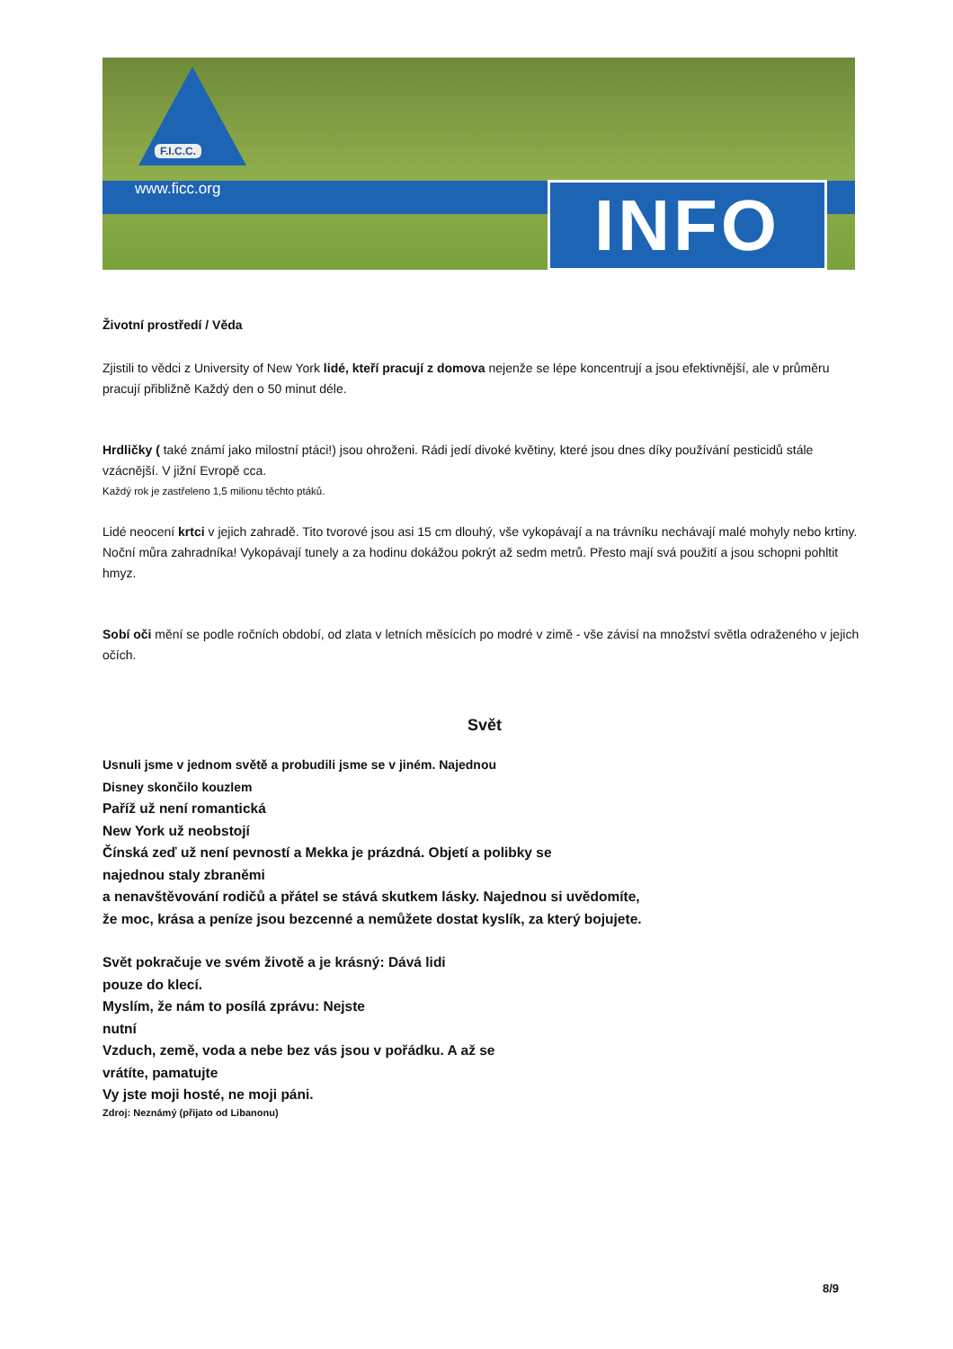F.I.C.C.
www.ficc.org INFO
Životní prostředí / Věda
Zjistili to vědci z University of New York lidé, kteří pracují z domova nejenže se lépe koncentrují a jsou efektivnější, ale v průměru pracují přibližně Každý den o 50 minut déle.
Hrdličky ( také známí jako milostní ptáci!) jsou ohroženi. Rádi jedí divoké květiny, které jsou dnes díky používání pesticidů stále vzácnější. V jižní Evropě cca.
Každý rok je zastřeleno 1,5 milionu těchto ptáků.
Lidé neocení krtci v jejich zahradě. Tito tvorové jsou asi 15 cm dlouhý, vše vykopávají a na trávníku nechávají malé mohyly nebo krtiny. Noční můra zahradníka! Vykopávají tunely a za hodinu dokážou pokrýt až sedm metrů. Přesto mají svá použití a jsou schopni pohltit hmyz.
Sobí oči mění se podle ročních období, od zlata v letních měsících po modré v zimě - vše závisí na množství světla odraženého v jejich očích.
Svět
Usnuli jsme v jednom světě a probudili jsme se v jiném. Najednou
Disney skončilo kouzlem
Paříž už není romantická
New York už neobstojí
Čínská zeď už není pevností a Mekka je prázdná. Objetí a polibky se
najednou staly zbraněmi
a nenavštěvování rodičů a přátel se stává skutkem lásky. Najednou si uvědomíte,
že moc, krása a peníze jsou bezcenné a nemůžete dostat kyslík, za který bojujete.
Svět pokračuje ve svém životě a je krásný: Dává lidi
pouze do klecí.
Myslím, že nám to posílá zprávu: Nejste
nutní
Vzduch, země, voda a nebe bez vás jsou v pořádku. A až se
vrátíte, pamatujte
Vy jste moji hosté, ne moji páni.
Zdroj: Neznámý (přijato od Libanonu)
8/9